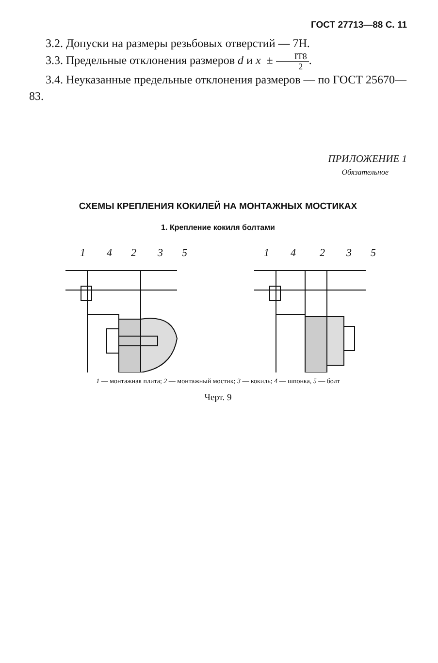ГОСТ 27713—88 С. 11
3.2. Допуски на размеры резьбовых отверстий — 7Н.
3.3. Предельные отклонения размеров d и x ± IT8 2.
3.4. Неуказанные предельные отклонения размеров — по ГОСТ 25670—83.
ПРИЛОЖЕНИЕ 1
Обязательное
СХЕМЫ КРЕПЛЕНИЯ КОКИЛЕЙ НА МОНТАЖНЫХ МОСТИКАХ
1. Крепление кокиля болтами
1
4
2
3
5
1
4
2
3
5
1 — монтажная плита; 2 — монтажный мостик; 3 — кокиль; 4 — шпонка, 5 — болт
Черт. 9